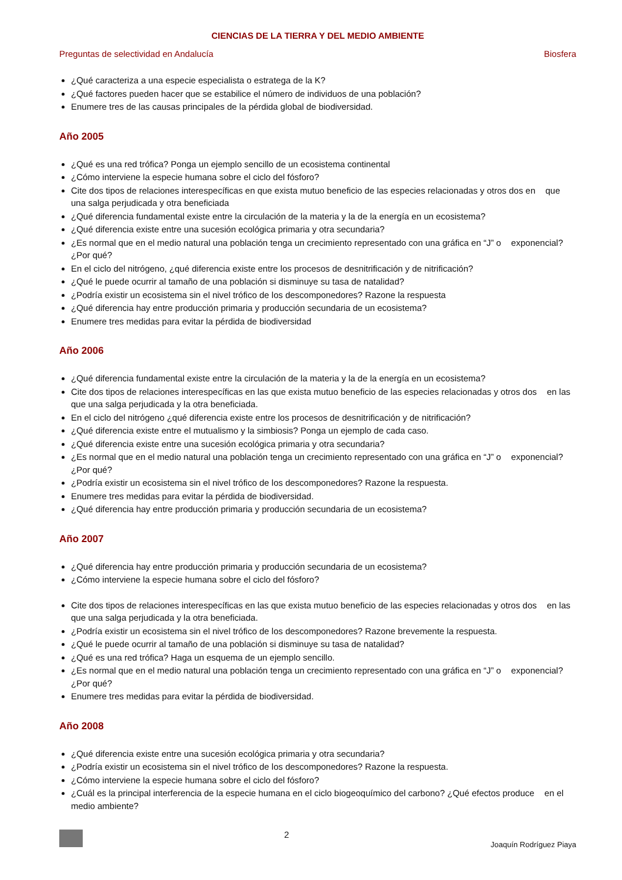CIENCIAS DE LA TIERRA Y DEL MEDIO AMBIENTE
Preguntas de selectividad en Andalucía Biosfera
¿Qué caracteriza a una especie especialista o estratega de la K?
¿Qué factores pueden hacer que se estabilice el número de individuos de una población?
Enumere tres de las causas principales de la pérdida global de biodiversidad.
Año 2005
¿Qué es una red trófica? Ponga un ejemplo sencillo de un ecosistema continental
¿Cómo interviene la especie humana sobre el ciclo del fósforo?
Cite dos tipos de relaciones interespecíficas en que exista mutuo beneficio de las especies relacionadas y otros dos en que una salga perjudicada y otra beneficiada
¿Qué diferencia fundamental existe entre la circulación de la materia y la de la energía en un ecosistema?
¿Qué diferencia existe entre una sucesión ecológica primaria y otra secundaria?
¿Es normal que en el medio natural una población tenga un crecimiento representado con una gráfica en “J” o exponencial? ¿Por qué?
En el ciclo del nitrógeno, ¿qué diferencia existe entre los procesos de desnitrificación y de nitrificación?
¿Qué le puede ocurrir al tamaño de una población si disminuye su tasa de natalidad?
¿Podría existir un ecosistema sin el nivel trófico de los descomponedores? Razone la respuesta
¿Qué diferencia hay entre producción primaria y producción secundaria de un ecosistema?
Enumere tres medidas para evitar la pérdida de biodiversidad
Año 2006
¿Qué diferencia fundamental existe entre la circulación de la materia y la de la energía en un ecosistema?
Cite dos tipos de relaciones interespecíficas en las que exista mutuo beneficio de las especies relacionadas y otros dos en las que una salga perjudicada y la otra beneficiada.
En el ciclo del nitrógeno ¿qué diferencia existe entre los procesos de desnitrificación y de nitrificación?
¿Qué diferencia existe entre el mutualismo y la simbiosis? Ponga un ejemplo de cada caso.
¿Qué diferencia existe entre una sucesión ecológica primaria y otra secundaria?
¿Es normal que en el medio natural una población tenga un crecimiento representado con una gráfica en “J” o exponencial? ¿Por qué?
¿Podría existir un ecosistema sin el nivel trófico de los descomponedores? Razone la respuesta.
Enumere tres medidas para evitar la pérdida de biodiversidad.
¿Qué diferencia hay entre producción primaria y producción secundaria de un ecosistema?
Año 2007
¿Qué diferencia hay entre producción primaria y producción secundaria de un ecosistema?
¿Cómo interviene la especie humana sobre el ciclo del fósforo?
Cite dos tipos de relaciones interespecíficas en las que exista mutuo beneficio de las especies relacionadas y otros dos en las que una salga perjudicada y la otra beneficiada.
¿Podría existir un ecosistema sin el nivel trófico de los descomponedores? Razone brevemente la respuesta.
¿Qué le puede ocurrir al tamaño de una población si disminuye su tasa de natalidad?
¿Qué es una red trófica? Haga un esquema de un ejemplo sencillo.
¿Es normal que en el medio natural una población tenga un crecimiento representado con una gráfica en “J” o exponencial? ¿Por qué?
Enumere tres medidas para evitar la pérdida de biodiversidad.
Año 2008
¿Qué diferencia existe entre una sucesión ecológica primaria y otra secundaria?
¿Podría existir un ecosistema sin el nivel trófico de los descomponedores? Razone la respuesta.
¿Cómo interviene la especie humana sobre el ciclo del fósforo?
¿Cuál es la principal interferencia de la especie humana en el ciclo biogeoquímico del carbono? ¿Qué efectos produce en el medio ambiente?
2 Joaquín Rodríguez Piaya